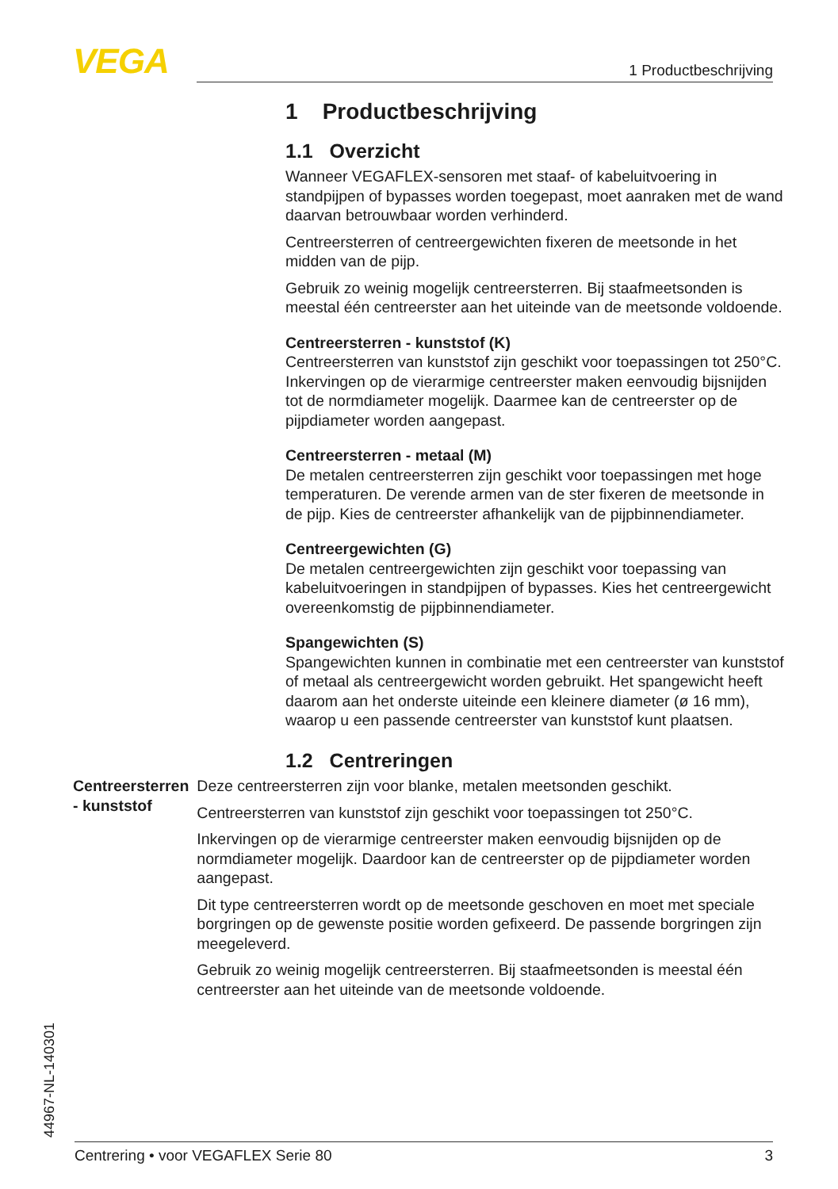VEGA 1 Productbeschrijving
1 Productbeschrijving
1.1 Overzicht
Wanneer VEGAFLEX-sensoren met staaf- of kabeluitvoering in standpijpen of bypasses worden toegepast, moet aanraken met de wand daarvan betrouwbaar worden verhinderd.
Centreersterren of centreergewichten fixeren de meetsonde in het midden van de pijp.
Gebruik zo weinig mogelijk centreersterren. Bij staafmeetsonden is meestal één centreerster aan het uiteinde van de meetsonde voldoende.
Centreersterren - kunststof (K)
Centreersterren van kunststof zijn geschikt voor toepassingen tot 250°C. Inkervingen op de vierarmige centreerster maken eenvoudig bijsnijden tot de normdiameter mogelijk. Daarmee kan de centreerster op de pijpdiameter worden aangepast.
Centreersterren - metaal (M)
De metalen centreersterren zijn geschikt voor toepassingen met hoge temperaturen. De verende armen van de ster fixeren de meetsonde in de pijp. Kies de centreerster afhankelijk van de pijpbinnendiameter.
Centreergewichten (G)
De metalen centreergewichten zijn geschikt voor toepassing van kabeluitvoeringen in standpijpen of bypasses. Kies het centreergewicht overeenkomstig de pijpbinnendiameter.
Spangewichten (S)
Spangewichten kunnen in combinatie met een centreerster van kunststof of metaal als centreergewicht worden gebruikt. Het spangewicht heeft daarom aan het onderste uiteinde een kleinere diameter (ø 16 mm), waarop u een passende centreerster van kunststof kunt plaatsen.
1.2 Centreringen
Centreersterren - kunststof
Deze centreersterren zijn voor blanke, metalen meetsonden geschikt.
Centreersterren van kunststof zijn geschikt voor toepassingen tot 250°C.
Inkervingen op de vierarmige centreerster maken eenvoudig bijsnijden op de normdiameter mogelijk. Daardoor kan de centreerster op de pijpdiameter worden aangepast.
Dit type centreersterren wordt op de meetsonde geschoven en moet met speciale borgringen op de gewenste positie worden gefixeerd. De passende borgringen zijn meegeleverd.
Gebruik zo weinig mogelijk centreersterren. Bij staafmeetsonden is meestal één centreerster aan het uiteinde van de meetsonde voldoende.
44967-NL-140301
Centrering • voor VEGAFLEX Serie 80 3